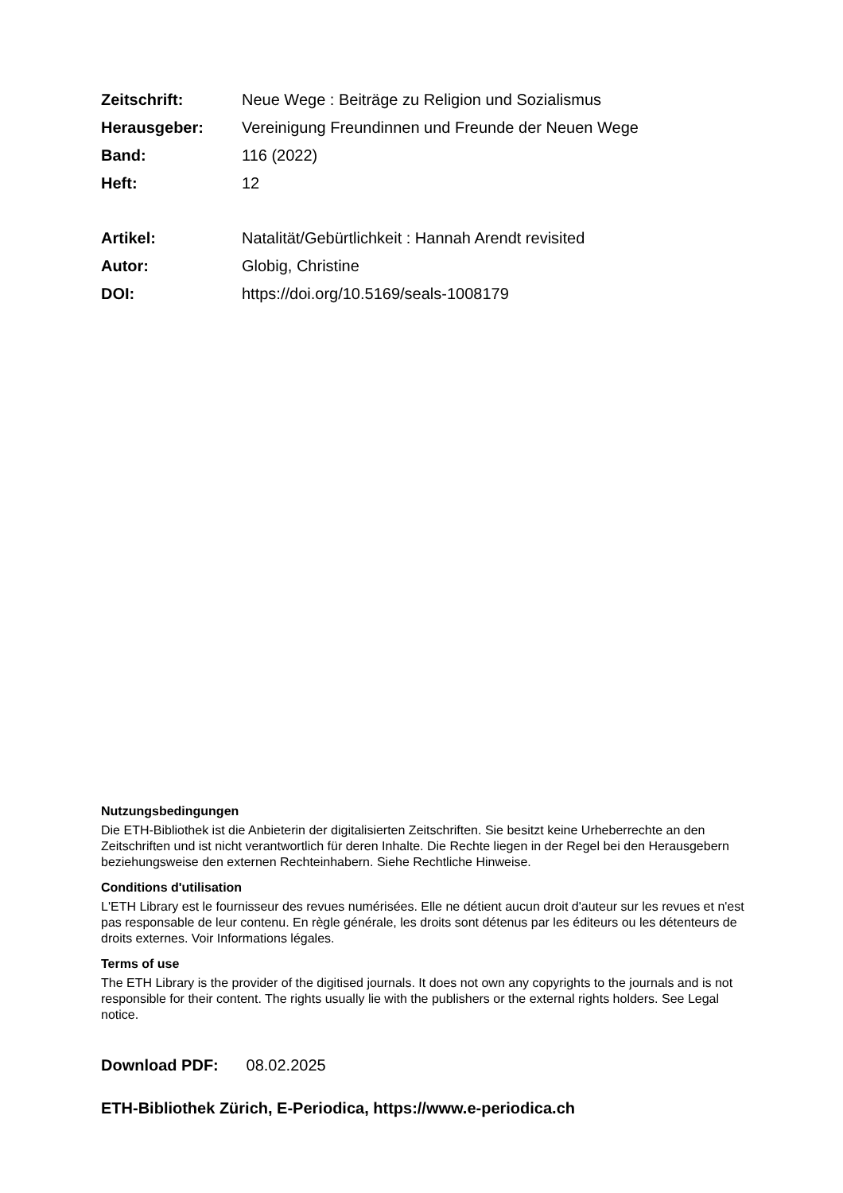Zeitschrift: Neue Wege : Beiträge zu Religion und Sozialismus
Herausgeber: Vereinigung Freundinnen und Freunde der Neuen Wege
Band: 116 (2022)
Heft: 12
Artikel: Natalität/Gebürtlichkeit : Hannah Arendt revisited
Autor: Globig, Christine
DOI: https://doi.org/10.5169/seals-1008179
Nutzungsbedingungen
Die ETH-Bibliothek ist die Anbieterin der digitalisierten Zeitschriften. Sie besitzt keine Urheberrechte an den Zeitschriften und ist nicht verantwortlich für deren Inhalte. Die Rechte liegen in der Regel bei den Herausgebern beziehungsweise den externen Rechteinhabern. Siehe Rechtliche Hinweise.
Conditions d'utilisation
L'ETH Library est le fournisseur des revues numérisées. Elle ne détient aucun droit d'auteur sur les revues et n'est pas responsable de leur contenu. En règle générale, les droits sont détenus par les éditeurs ou les détenteurs de droits externes. Voir Informations légales.
Terms of use
The ETH Library is the provider of the digitised journals. It does not own any copyrights to the journals and is not responsible for their content. The rights usually lie with the publishers or the external rights holders. See Legal notice.
Download PDF: 08.02.2025
ETH-Bibliothek Zürich, E-Periodica, https://www.e-periodica.ch